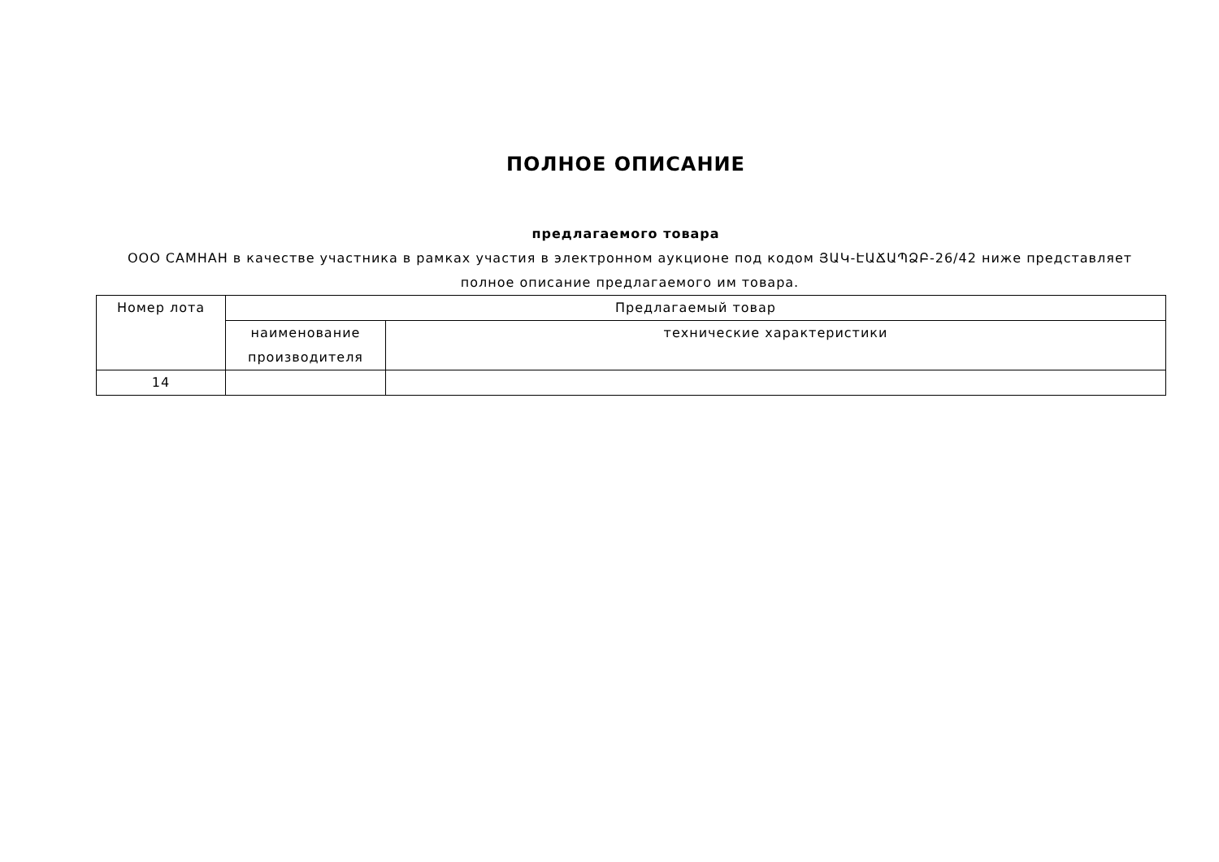ПОЛНОЕ ОПИСАНИЕ
предлагаемого товара
ООО САМНАН в качестве участника в рамках участия в электронном аукционе под кодом ՅԱԿ-ԷԱՃԱՊՁԲ-26/42 ниже представляет полное описание предлагаемого им товара.
| Номер лота | Предлагаемый товар | |
| --- | --- | --- |
| | наименование производителя | технические характеристики |
| 14 | | |